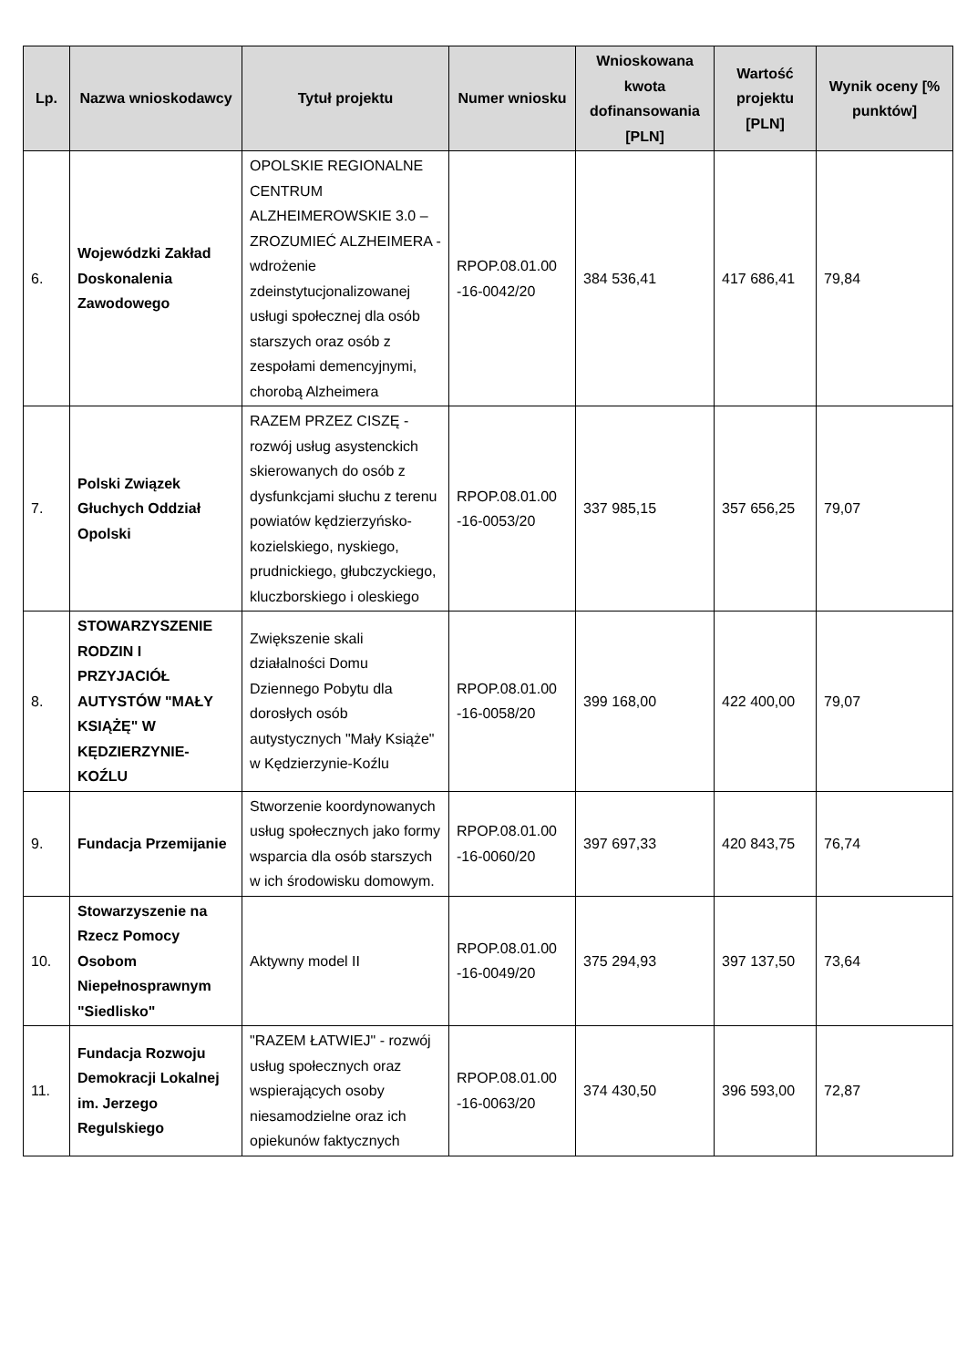| Lp. | Nazwa wnioskodawcy | Tytuł projektu | Numer wniosku | Wnioskowana kwota dofinansowania [PLN] | Wartość projektu [PLN] | Wynik oceny [% punktów] |
| --- | --- | --- | --- | --- | --- | --- |
| 6. | Wojewódzki Zakład Doskonalenia Zawodowego | OPOLSKIE REGIONALNE CENTRUM ALZHEIMEROWSKIE 3.0 – ZROZUMIEĆ ALZHEIMERA - wdrożenie zdeinstytucjonalizowanej usługi społecznej dla osób starszych oraz osób z zespołami demencyjnymi, chorobą Alzheimera | RPOP.08.01.00 -16-0042/20 | 384 536,41 | 417 686,41 | 79,84 |
| 7. | Polski Związek Głuchych Oddział Opolski | RAZEM PRZEZ CISZĘ - rozwój usług asystenckich skierowanych do osób z dysfunkcjami słuchu z terenu powiatów kędzierzyńsko-kozielskiego, nyskiego, prudnickiego, głubczyckiego, kluczborskiego i oleskiego | RPOP.08.01.00 -16-0053/20 | 337 985,15 | 357 656,25 | 79,07 |
| 8. | STOWARZYSZENIE RODZIN I PRZYJACIÓŁ AUTYSTÓW "MAŁY KSIĄŻĘ" W KĘDZIERZYNIE-KOŹLU | Zwiększenie skali działalności Domu Dziennego Pobytu dla dorosłych osób autystycznych "Mały Książe" w Kędzierzynie-Koźlu | RPOP.08.01.00 -16-0058/20 | 399 168,00 | 422 400,00 | 79,07 |
| 9. | Fundacja Przemijanie | Stworzenie koordynowanych usług społecznych jako formy wsparcia dla osób starszych w ich środowisku domowym. | RPOP.08.01.00 -16-0060/20 | 397 697,33 | 420 843,75 | 76,74 |
| 10. | Stowarzyszenie na Rzecz Pomocy Osobom Niepełnosprawnym "Siedlisko" | Aktywny model II | RPOP.08.01.00 -16-0049/20 | 375 294,93 | 397 137,50 | 73,64 |
| 11. | Fundacja Rozwoju Demokracji Lokalnej im. Jerzego Regulskiego | "RAZEM ŁATWIEJ" - rozwój usług społecznych oraz wspierających osoby niesamodzielne oraz ich opiekunów faktycznych | RPOP.08.01.00 -16-0063/20 | 374 430,50 | 396 593,00 | 72,87 |